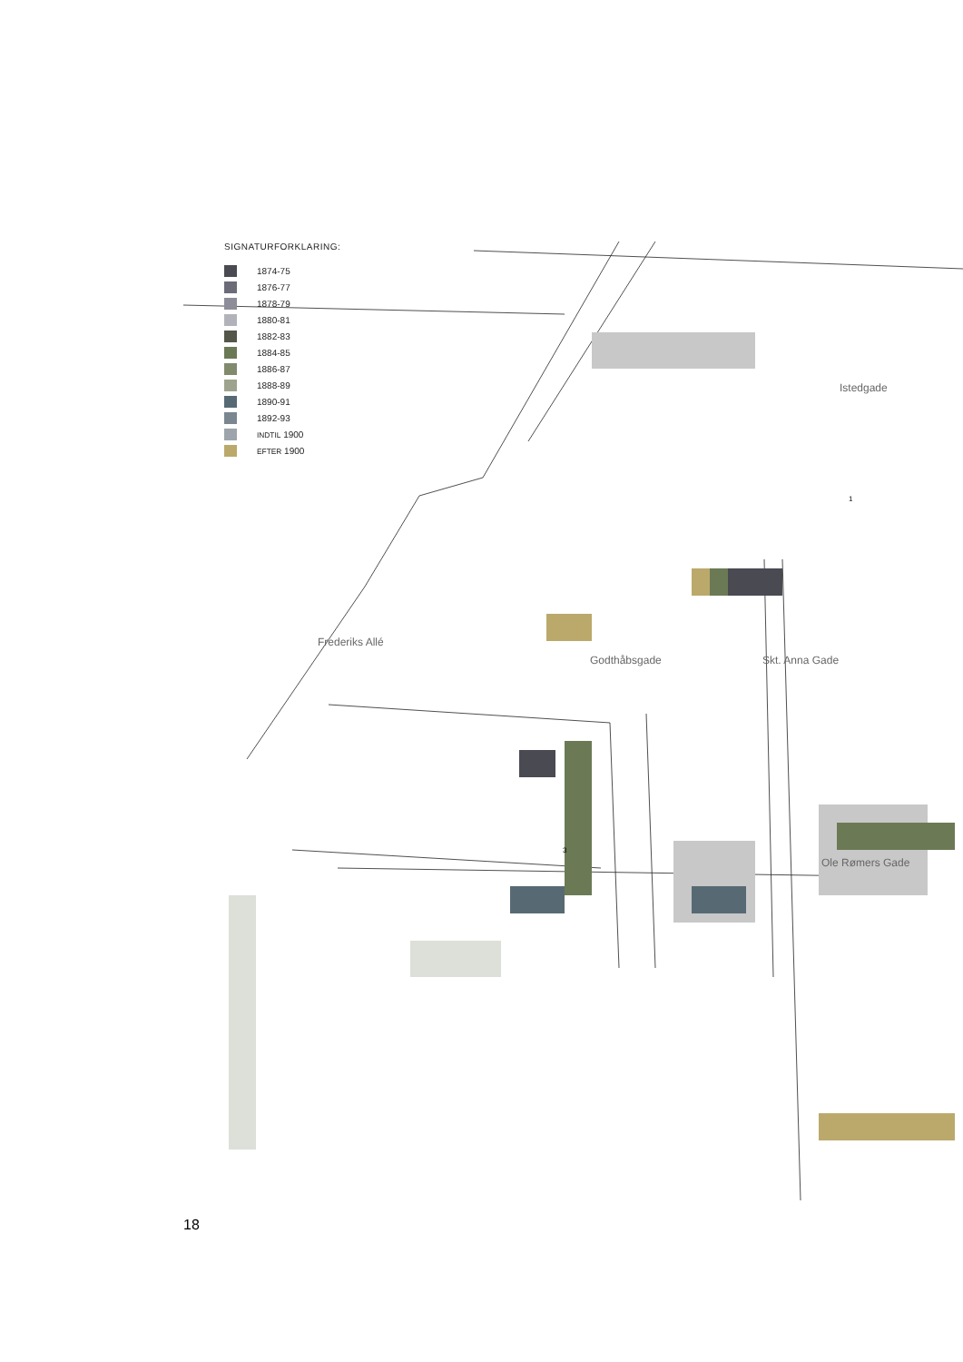SIGNATURFORKLARING:
1874-75
1876-77
1878-79
1880-81
1882-83
1884-85
1886-87
1888-89
1890-91
1892-93
INDTIL 1900
EFTER 1900
Frederiks Allé
Godthåbsgade Skt. Anna Gade
Istedgade
1
3
Ole Rømers Gade
18